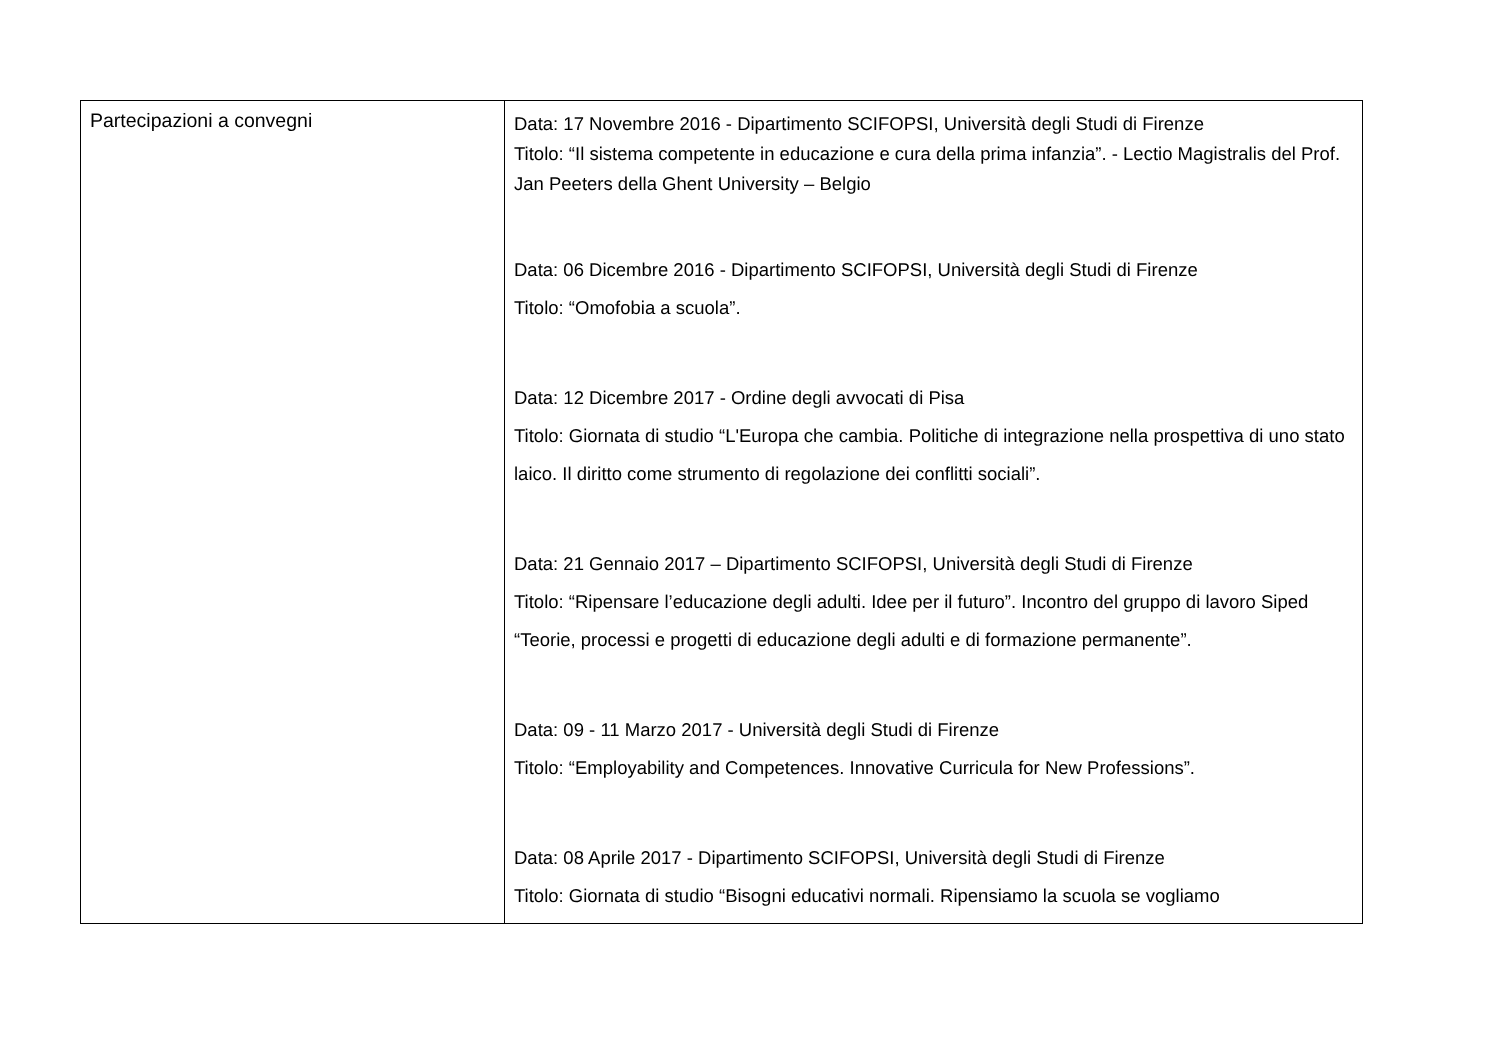| Partecipazioni a convegni | Data: 17 Novembre 2016 - Dipartimento SCIFOPSI, Università degli Studi di Firenze Titolo: “Il sistema competente in educazione e cura della prima infanzia”. - Lectio Magistralis del Prof. Jan Peeters della Ghent University – Belgio Data: 06 Dicembre 2016 - Dipartimento SCIFOPSI, Università degli Studi di Firenze Titolo: “Omofobia a scuola”. Data: 12 Dicembre 2017 - Ordine degli avvocati di Pisa Titolo: Giornata di studio “L'Europa che cambia. Politiche di integrazione nella prospettiva di uno stato laico. Il diritto come strumento di regolazione dei conflitti sociali”. Data: 21 Gennaio 2017 – Dipartimento SCIFOPSI, Università degli Studi di Firenze Titolo: “Ripensare l’educazione degli adulti. Idee per il futuro”. Incontro del gruppo di lavoro Siped “Teorie, processi e progetti di educazione degli adulti e di formazione permanente”. Data: 09 - 11 Marzo 2017 - Università degli Studi di Firenze Titolo: “Employability and Competences. Innovative Curricula for New Professions”. Data: 08 Aprile 2017 - Dipartimento SCIFOPSI, Università degli Studi di Firenze Titolo: Giornata di studio “Bisogni educativi normali. Ripensiamo la scuola se vogliamo |